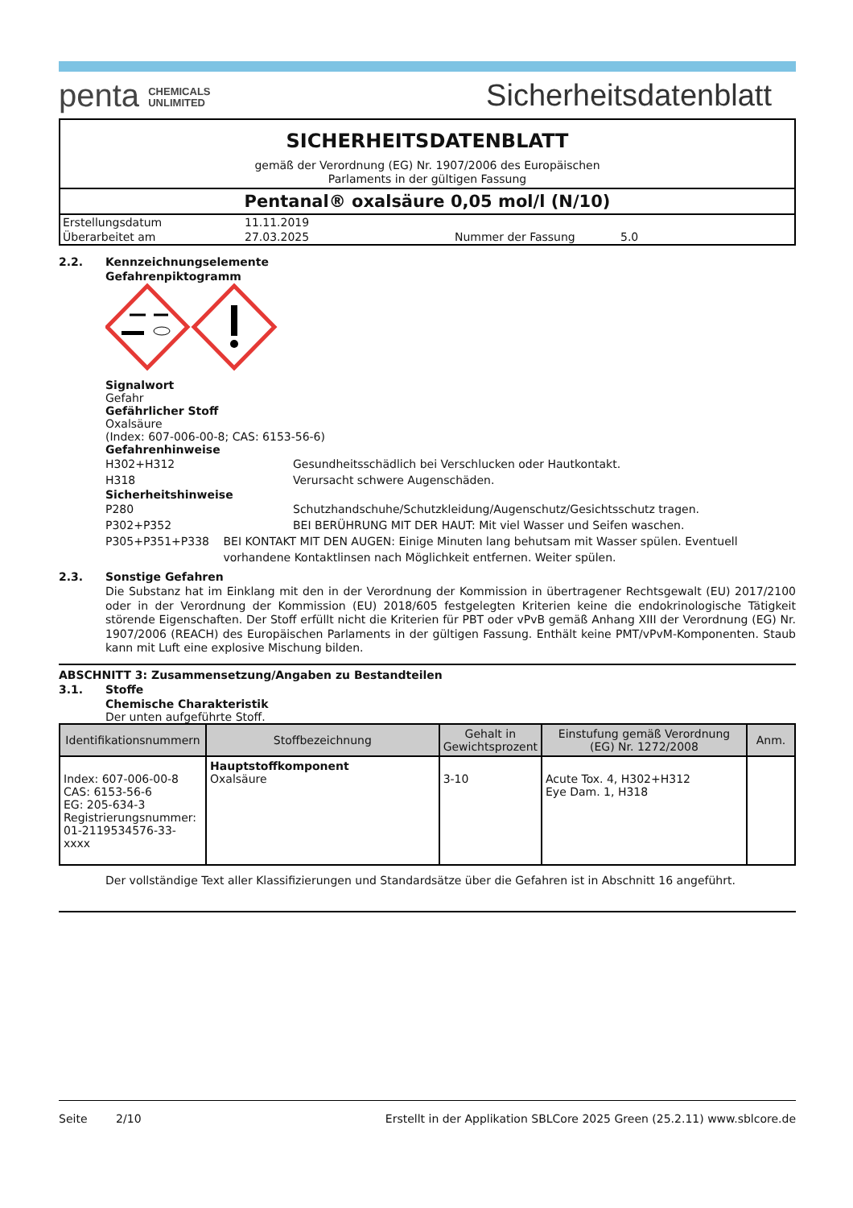penta CHEMICALS
UNLIMITED
Sicherheitsdatenblatt
SICHERHEITSDATENBLATT
gemäß der Verordnung (EG) Nr. 1907/2006 des Europäischen
Parlaments in der gültigen Fassung
Pentanal® oxalsäure 0,05 mol/l (N/10)
| Erstellungsdatum | 11.11.2019 | | |
| Überarbeitet am | 27.03.2025 | Nummer der Fassung | 5.0 |
2.2. Kennzeichnungselemente
Gefahrenpiktogramm
Signalwort
Gefahr
Gefährlicher Stoff
Oxalsäure
(Index: 607-006-00-8; CAS: 6153-56-6)
Gefahrenhinweise
H302+H312 Gesundheitsschädlich bei Verschlucken oder Hautkontakt.
H318 Verursacht schwere Augenschäden.
Sicherheitshinweise
P280 Schutzhandschuhe/Schutzkleidung/Augenschutz/Gesichtsschutz tragen.
P302+P352 BEI BERÜHRUNG MIT DER HAUT: Mit viel Wasser und Seifen waschen.
P305+P351+P338 BEI KONTAKT MIT DEN AUGEN: Einige Minuten lang behutsam mit Wasser spülen. Eventuell vorhandene Kontaktlinsen nach Möglichkeit entfernen. Weiter spülen.
2.3. Sonstige Gefahren
Die Substanz hat im Einklang mit den in der Verordnung der Kommission in übertragener Rechtsgewalt (EU) 2017/2100 oder in der Verordnung der Kommission (EU) 2018/605 festgelegten Kriterien keine die endokrinologische Tätigkeit störende Eigenschaften. Der Stoff erfüllt nicht die Kriterien für PBT oder vPvB gemäß Anhang XIII der Verordnung (EG) Nr. 1907/2006 (REACH) des Europäischen Parlaments in der gültigen Fassung. Enthält keine PMT/vPvM-Komponenten. Staub kann mit Luft eine explosive Mischung bilden.
ABSCHNITT 3: Zusammensetzung/Angaben zu Bestandteilen
3.1. Stoffe
Chemische Charakteristik
Der unten aufgeführte Stoff.
| Identifikationsnummern | Stoffbezeichnung | Gehalt in Gewichtsprozent | Einstufung gemäß Verordnung (EG) Nr. 1272/2008 | Anm. |
| --- | --- | --- | --- | --- |
| Index: 607-006-00-8 CAS: 6153-56-6 EG: 205-634-3 Registrierungsnummer: 01-2119534576-33-xxxx | Hauptstoffkomponent Oxalsäure | 3-10 | Acute Tox. 4, H302+H312 Eye Dam. 1, H318 | |
Der vollständige Text aller Klassifizierungen und Standardsätze über die Gefahren ist in Abschnitt 16 angeführt.
Seite 2/10 Erstellt in der Applikation SBLCore 2025 Green (25.2.11) www.sblcore.de